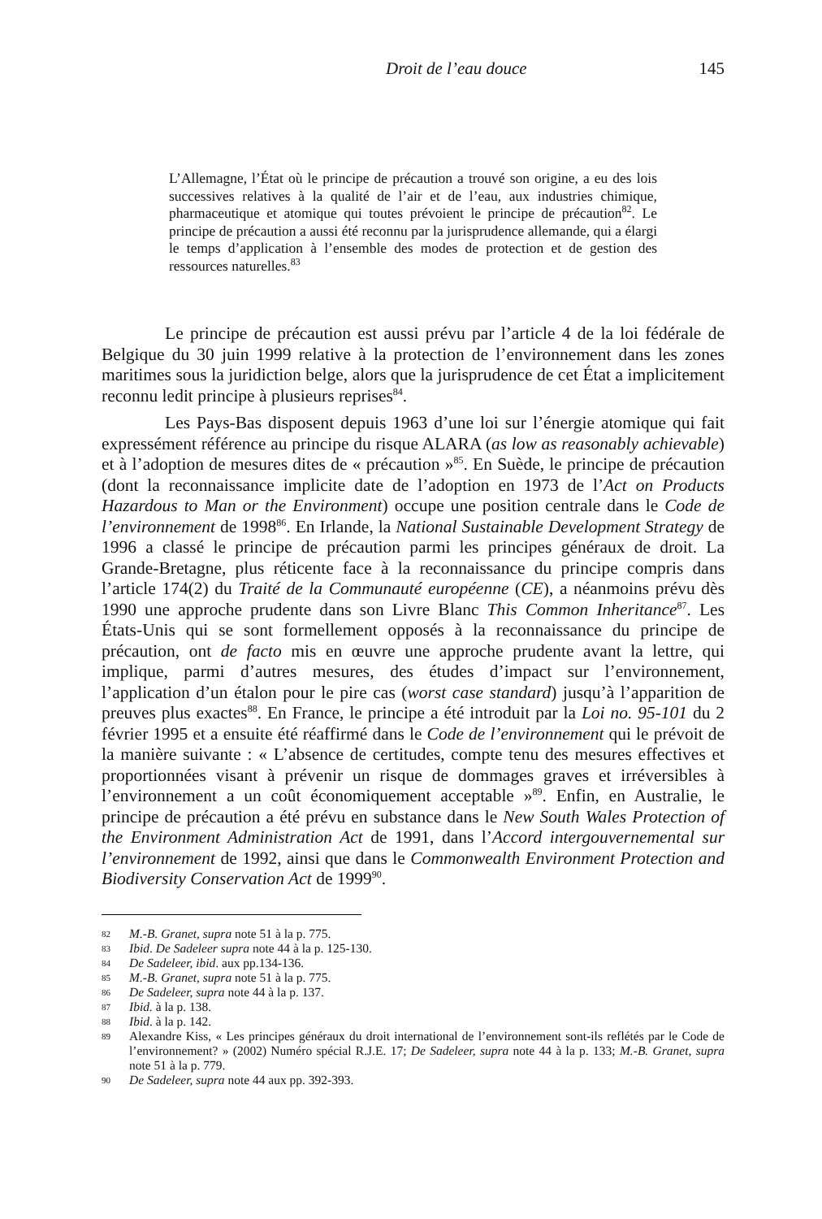Droit de l’eau douce 145
L’Allemagne, l’État où le principe de précaution a trouvé son origine, a eu des lois successives relatives à la qualité de l’air et de l’eau, aux industries chimique, pharmaceutique et atomique qui toutes prévoient le principe de précaution<sup>82</sup>. Le principe de précaution a aussi été reconnu par la jurisprudence allemande, qui a élargi le temps d’application à l’ensemble des modes de protection et de gestion des ressources naturelles.<sup>83</sup>
Le principe de précaution est aussi prévu par l’article 4 de la loi fédérale de Belgique du 30 juin 1999 relative à la protection de l’environnement dans les zones maritimes sous la juridiction belge, alors que la jurisprudence de cet État a implicitement reconnu ledit principe à plusieurs reprises<sup>84</sup>.
Les Pays-Bas disposent depuis 1963 d’une loi sur l’énergie atomique qui fait expressément référence au principe du risque ALARA (as low as reasonably achievable) et à l’adoption de mesures dites de « précaution »<sup>85</sup>. En Suède, le principe de précaution (dont la reconnaissance implicite date de l’adoption en 1973 de l’Act on Products Hazardous to Man or the Environment) occupe une position centrale dans le Code de l’environnement de 1998<sup>86</sup>. En Irlande, la National Sustainable Development Strategy de 1996 a classé le principe de précaution parmi les principes généraux de droit. La Grande-Bretagne, plus réticente face à la reconnaissance du principe compris dans l’article 174(2) du Traité de la Communauté européenne (CE), a néanmoins prévu dès 1990 une approche prudente dans son Livre Blanc This Common Inheritance<sup>87</sup>. Les États-Unis qui se sont formellement opposés à la reconnaissance du principe de précaution, ont de facto mis en œuvre une approche prudente avant la lettre, qui implique, parmi d’autres mesures, des études d’impact sur l’environnement, l’application d’un étalon pour le pire cas (worst case standard) jusqu’à l’apparition de preuves plus exactes<sup>88</sup>. En France, le principe a été introduit par la Loi no. 95-101 du 2 février 1995 et a ensuite été réaffirmé dans le Code de l’environnement qui le prévoit de la manière suivante : « L’absence de certitudes, compte tenu des mesures effectives et proportionnées visant à prévenir un risque de dommages graves et irréversibles à l’environnement a un coût économiquement acceptable »<sup>89</sup>. Enfin, en Australie, le principe de précaution a été prévu en substance dans le New South Wales Protection of the Environment Administration Act de 1991, dans l’Accord intergouvernemental sur l’environnement de 1992, ainsi que dans le Commonwealth Environment Protection and Biodiversity Conservation Act de 1999<sup>90</sup>.
82
M.-B. Granet, supra note 51 à la p. 775.
83
Ibid. De Sadeleer supra note 44 à la p. 125-130.
84
De Sadeleer, ibid. aux pp.134-136.
85
M.-B. Granet, supra note 51 à la p. 775.
86
De Sadeleer, supra note 44 à la p. 137.
87
Ibid. à la p. 138.
88
Ibid. à la p. 142.
89
Alexandre Kiss, « Les principes généraux du droit international de l’environnement sont-ils reflétés par le Code de l’environnement? » (2002) Numéro spécial R.J.E. 17; De Sadeleer, supra note 44 à la p. 133; M.-B. Granet, supra note 51 à la p. 779.
90
De Sadeleer, supra note 44 aux pp. 392-393.